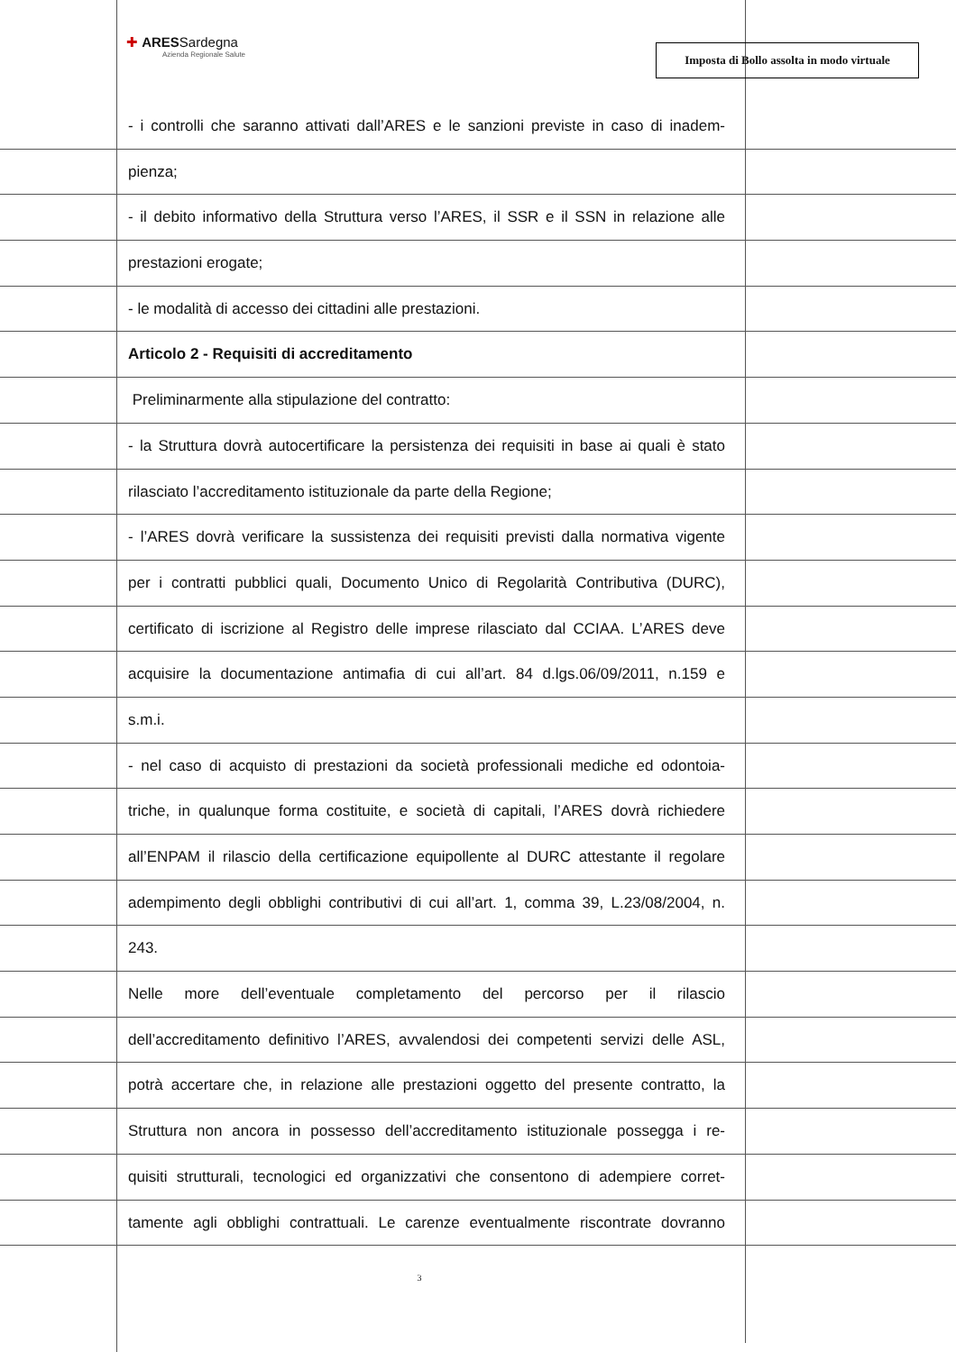✚ ARESSardegna
Azienda Regionale Salute
Imposta di Bollo assolta in modo virtuale
- i controlli che saranno attivati dall’ARES e le sanzioni previste in caso di inadem-
pienza;
- il debito informativo della Struttura verso l’ARES, il SSR e il SSN in relazione alle
prestazioni erogate;
- le modalità di accesso dei cittadini alle prestazioni.
Articolo 2 - Requisiti di accreditamento
Preliminarmente alla stipulazione del contratto:
- la Struttura dovrà autocertificare la persistenza dei requisiti in base ai quali è stato
rilasciato l’accreditamento istituzionale da parte della Regione;
- l’ARES dovrà verificare la sussistenza dei requisiti previsti dalla normativa vigente
per i contratti pubblici quali, Documento Unico di Regolarità Contributiva (DURC),
certificato di iscrizione al Registro delle imprese rilasciato dal CCIAA. L’ARES deve
acquisire la documentazione antimafia di cui all’art. 84 d.lgs.06/09/2011, n.159 e
s.m.i.
- nel caso di acquisto di prestazioni da società professionali mediche ed odontoia-
triche, in qualunque forma costituite, e società di capitali, l’ARES dovrà richiedere
all’ENPAM il rilascio della certificazione equipollente al DURC attestante il regolare
adempimento degli obblighi contributivi di cui all’art. 1, comma 39, L.23/08/2004, n.
243.
Nelle more dell’eventuale completamento del percorso per il rilascio
dell’accreditamento definitivo l’ARES, avvalendosi dei competenti servizi delle ASL,
potrà accertare che, in relazione alle prestazioni oggetto del presente contratto, la
Struttura non ancora in possesso dell’accreditamento istituzionale possegga i re-
quisiti strutturali, tecnologici ed organizzativi che consentono di adempiere corret-
tamente agli obblighi contrattuali. Le carenze eventualmente riscontrate dovranno
3